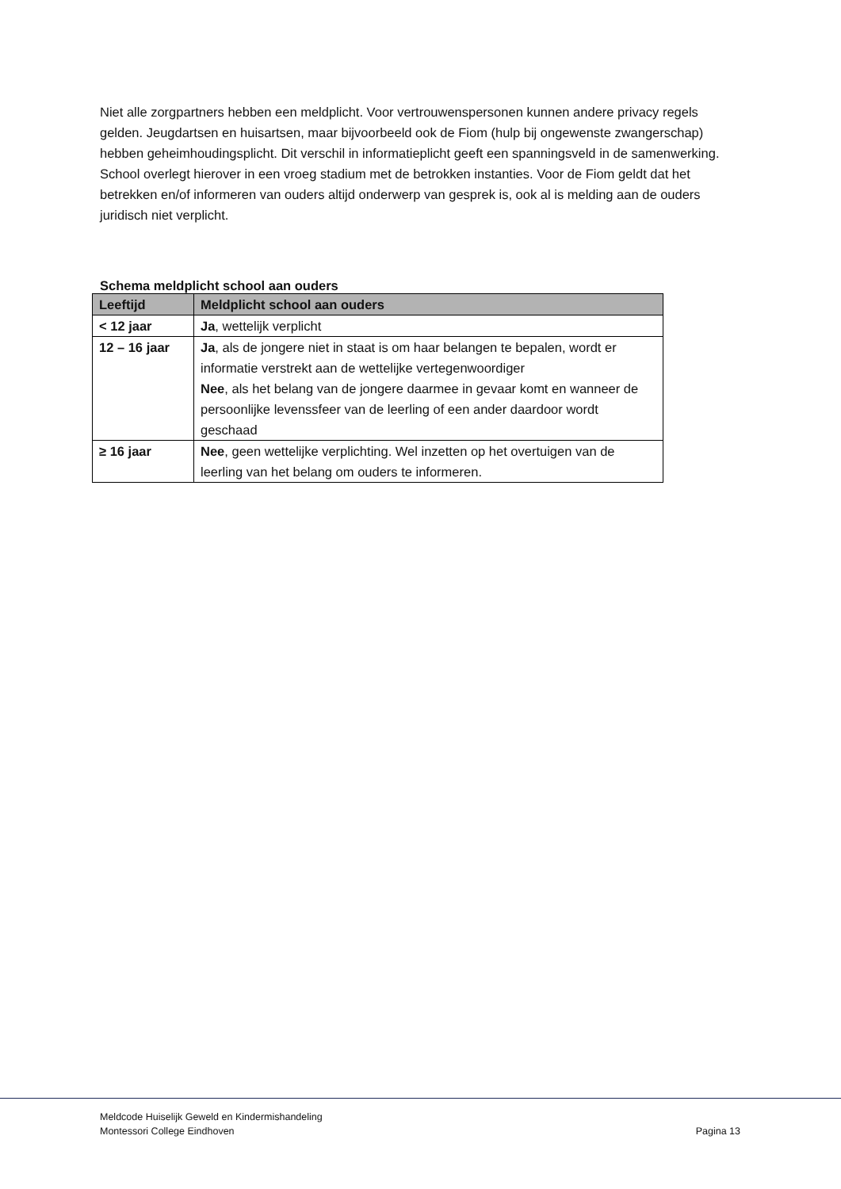Niet alle zorgpartners hebben een meldplicht. Voor vertrouwenspersonen kunnen andere privacy regels gelden. Jeugdartsen en huisartsen, maar bijvoorbeeld ook de Fiom (hulp bij ongewenste zwangerschap) hebben geheimhoudingsplicht. Dit verschil in informatieplicht geeft een spanningsveld in de samenwerking. School overlegt hierover in een vroeg stadium met de betrokken instanties. Voor de Fiom geldt dat het betrekken en/of informeren van ouders altijd onderwerp van gesprek is, ook al is melding aan de ouders juridisch niet verplicht.
Schema meldplicht school aan ouders
| Leeftijd | Meldplicht school aan ouders |
| --- | --- |
| < 12 jaar | Ja , wettelijk verplicht |
| 12 – 16 jaar | Ja , als de jongere niet in staat is om haar belangen te bepalen, wordt er informatie verstrekt aan de wettelijke vertegenwoordiger Nee , als het belang van de jongere daarmee in gevaar komt en wanneer de persoonlijke levenssfeer van de leerling of een ander daardoor wordt geschaad |
| ≥ 16 jaar | Nee , geen wettelijke verplichting. Wel inzetten op het overtuigen van de leerling van het belang om ouders te informeren. |
Meldcode Huiselijk Geweld en Kindermishandeling
Montessori College Eindhoven
Pagina 13